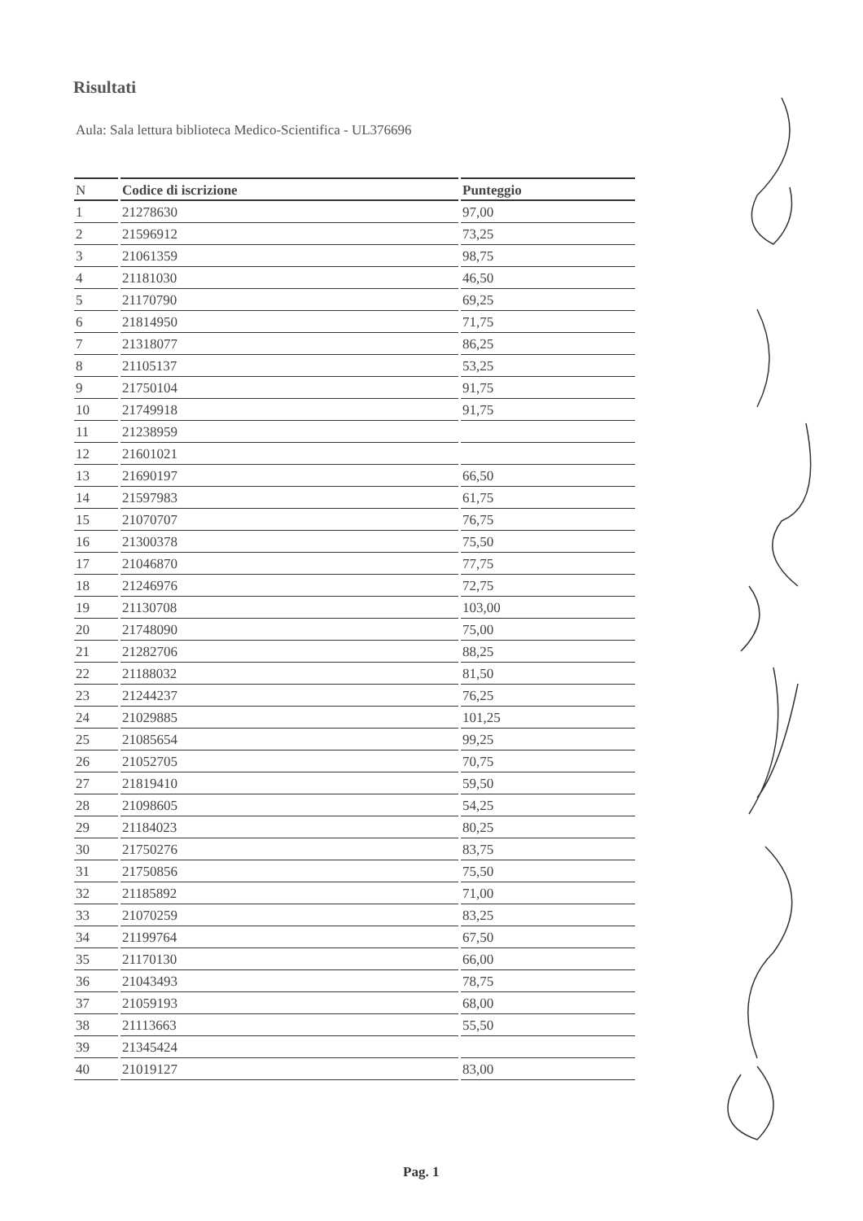Risultati
Aula: Sala lettura biblioteca Medico-Scientifica - UL376696
| N | Codice di iscrizione | Punteggio |
| --- | --- | --- |
| 1 | 21278630 | 97,00 |
| 2 | 21596912 | 73,25 |
| 3 | 21061359 | 98,75 |
| 4 | 21181030 | 46,50 |
| 5 | 21170790 | 69,25 |
| 6 | 21814950 | 71,75 |
| 7 | 21318077 | 86,25 |
| 8 | 21105137 | 53,25 |
| 9 | 21750104 | 91,75 |
| 10 | 21749918 | 91,75 |
| 11 | 21238959 | |
| 12 | 21601021 | |
| 13 | 21690197 | 66,50 |
| 14 | 21597983 | 61,75 |
| 15 | 21070707 | 76,75 |
| 16 | 21300378 | 75,50 |
| 17 | 21046870 | 77,75 |
| 18 | 21246976 | 72,75 |
| 19 | 21130708 | 103,00 |
| 20 | 21748090 | 75,00 |
| 21 | 21282706 | 88,25 |
| 22 | 21188032 | 81,50 |
| 23 | 21244237 | 76,25 |
| 24 | 21029885 | 101,25 |
| 25 | 21085654 | 99,25 |
| 26 | 21052705 | 70,75 |
| 27 | 21819410 | 59,50 |
| 28 | 21098605 | 54,25 |
| 29 | 21184023 | 80,25 |
| 30 | 21750276 | 83,75 |
| 31 | 21750856 | 75,50 |
| 32 | 21185892 | 71,00 |
| 33 | 21070259 | 83,25 |
| 34 | 21199764 | 67,50 |
| 35 | 21170130 | 66,00 |
| 36 | 21043493 | 78,75 |
| 37 | 21059193 | 68,00 |
| 38 | 21113663 | 55,50 |
| 39 | 21345424 | |
| 40 | 21019127 | 83,00 |
Pag. 1